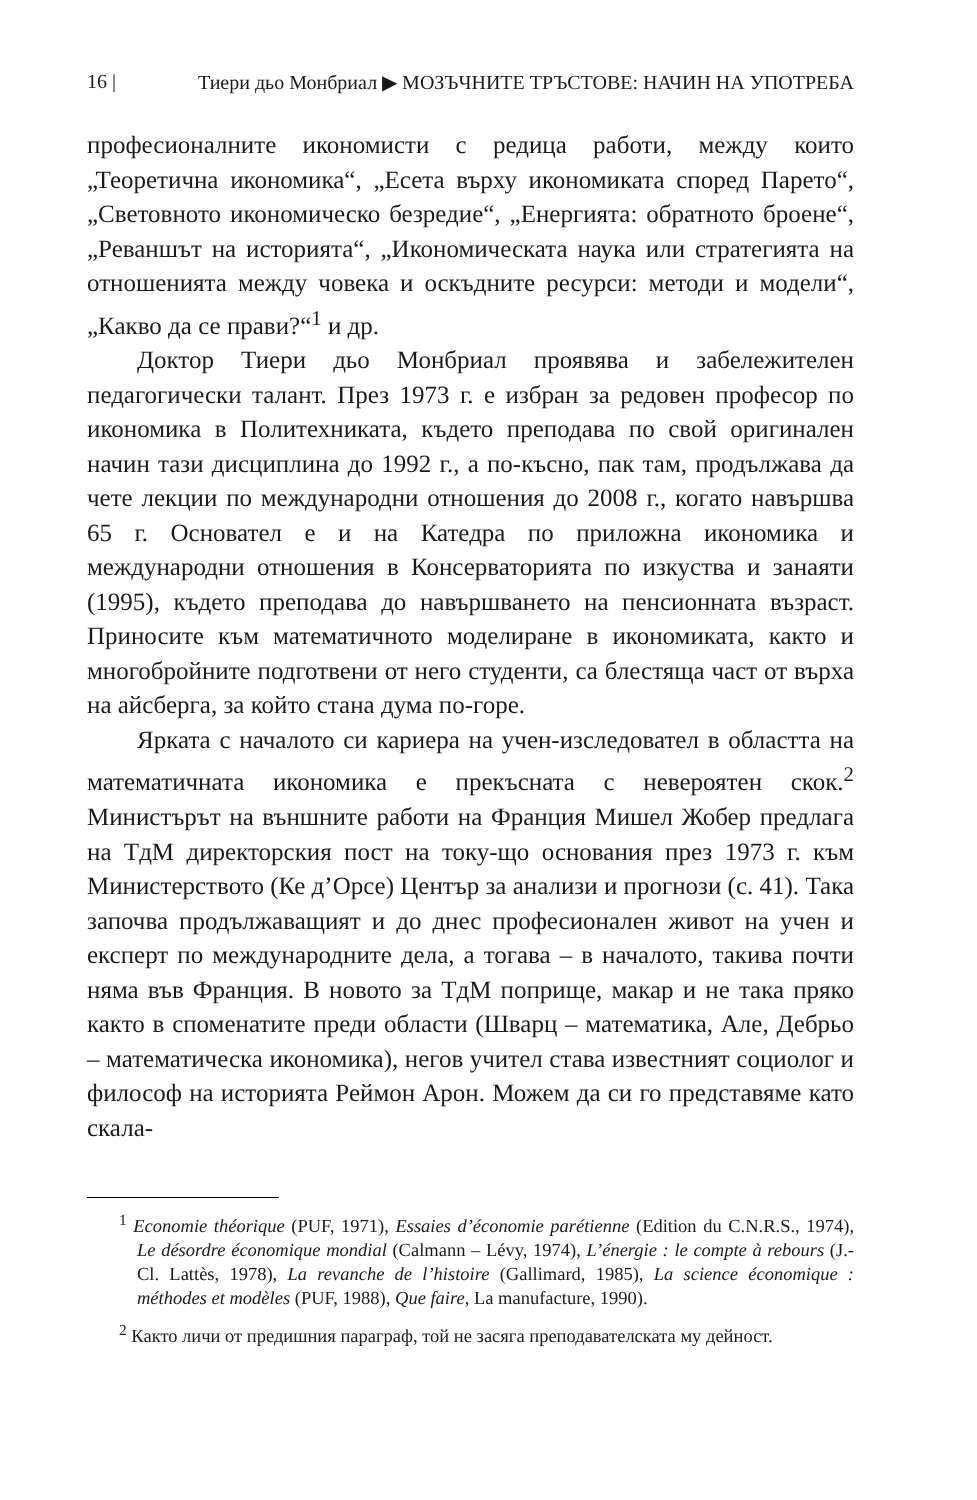16 | Тиери дьо Монбриал ▶ МОЗЪЧНИТЕ ТРЪСТОВЕ: НАЧИН НА УПОТРЕБА
професионалните икономисти с редица работи, между които „Теоретична икономика“, „Есета върху икономиката според Парето“, „Световното икономическо безредие“, „Енергията: обратното броене“, „Реваншът на историята“, „Икономическата наука или стратегията на отношенията между човека и оскъдните ресурси: методи и модели“, „Какво да се прави?“<sup>1</sup> и др.
Доктор Тиери дьо Монбриал проявява и забележителен педагогически талант. През 1973 г. е избран за редовен професор по икономика в Политехниката, където преподава по свой оригинален начин тази дисциплина до 1992 г., а по-късно, пак там, продължава да чете лекции по международни отношения до 2008 г., когато навършва 65 г. Основател е и на Катедра по приложна икономика и международни отношения в Консерваторията по изкуства и занаяти (1995), където преподава до навършването на пенсионната възраст. Приносите към математичното моделиране в икономиката, както и многобройните подготвени от него студенти, са блестяща част от върха на айсберга, за който стана дума по-горе.
Ярката с началото си кариера на учен-изследовател в областта на математичната икономика е прекъсната с невероятен скок.<sup>2</sup> Министърът на външните работи на Франция Мишел Жобер предлага на ТдМ директорския пост на току-що основания през 1973 г. към Министерството (Ке д’Орсе) Център за анализи и прогнози (с. 41). Така започва продължаващият и до днес професионален живот на учен и експерт по международните дела, а тогава – в началото, такива почти няма във Франция. В новото за ТдМ поприще, макар и не така пряко както в споменатите преди области (Шварц – математика, Але, Дебрьо – математическа икономика), негов учител става известният социолог и философ на историята Реймон Арон. Можем да си го представяме като скала-
<sup>1</sup> Economie théorique (PUF, 1971), Essaies d’économie parétienne (Edition du C.N.R.S., 1974), Le désordre économique mondial (Calmann – Lévy, 1974), L’énergie : le compte à rebours (J.-Cl. Lattès, 1978), La revanche de l’histoire (Gallimard, 1985), La science économique : méthodes et modèles (PUF, 1988), Que faire, La manufacture, 1990).
<sup>2</sup> Както личи от предишния параграф, той не засяга преподавателската му дейност.